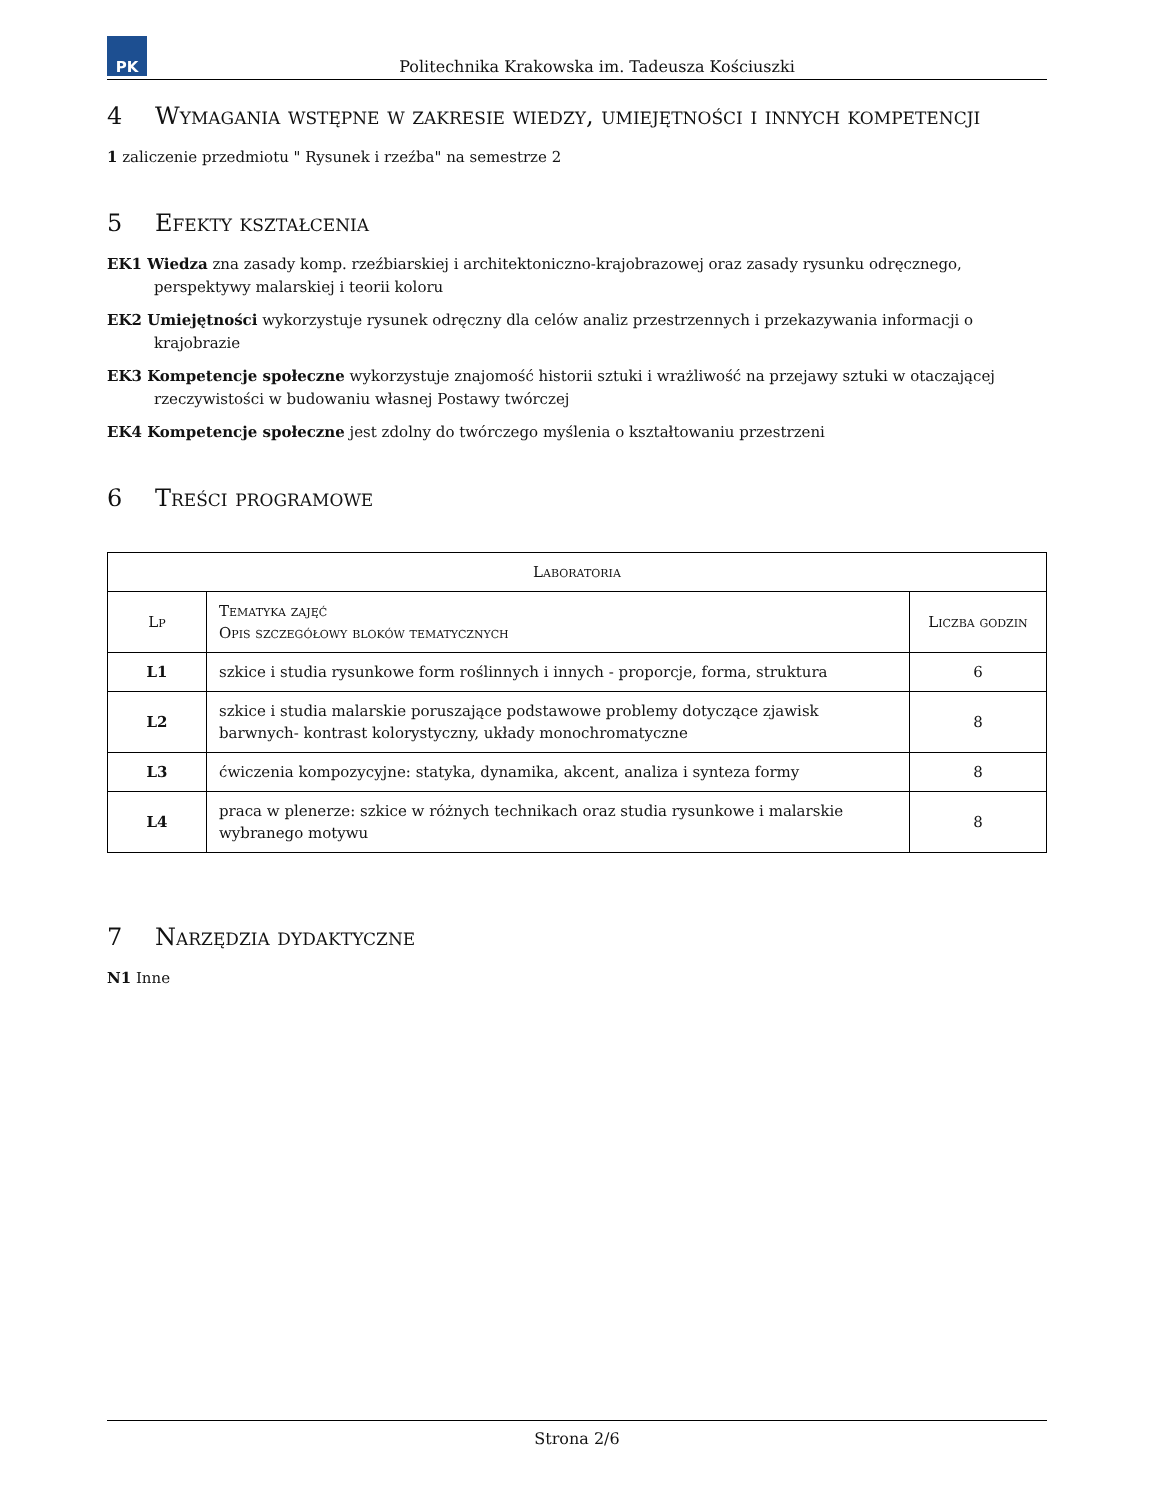PK
Politechnika Krakowska im. Tadeusza Kościuszki
4 Wymagania wstępne w zakresie wiedzy, umiejętności i innych kompetencji
1 zaliczenie przedmiotu " Rysunek i rzeźba" na semestrze 2
5 Efekty kształcenia
EK1 Wiedza zna zasady komp. rzeźbiarskiej i architektoniczno-krajobrazowej oraz zasady rysunku odręcznego, perspektywy malarskiej i teorii koloru
EK2 Umiejętności wykorzystuje rysunek odręczny dla celów analiz przestrzennych i przekazywania informacji o krajobrazie
EK3 Kompetencje społeczne wykorzystuje znajomość historii sztuki i wrażliwość na przejawy sztuki w otaczającej rzeczywistości w budowaniu własnej Postawy twórczej
EK4 Kompetencje społeczne jest zdolny do twórczego myślenia o kształtowaniu przestrzeni
6 Treści programowe
| Laboratoria | | |
| --- | --- | --- |
| Lp | Tematyka zajęć Opis szczegółowy bloków tematycznych | Liczba godzin |
| L1 | szkice i studia rysunkowe form roślinnych i innych - proporcje, forma, struktura | 6 |
| L2 | szkice i studia malarskie poruszające podstawowe problemy dotyczące zjawisk barwnych- kontrast kolorystyczny, układy monochromatyczne | 8 |
| L3 | ćwiczenia kompozycyjne: statyka, dynamika, akcent, analiza i synteza formy | 8 |
| L4 | praca w plenerze: szkice w różnych technikach oraz studia rysunkowe i malarskie wybranego motywu | 8 |
7 Narzędzia dydaktyczne
N1 Inne
Strona 2/6